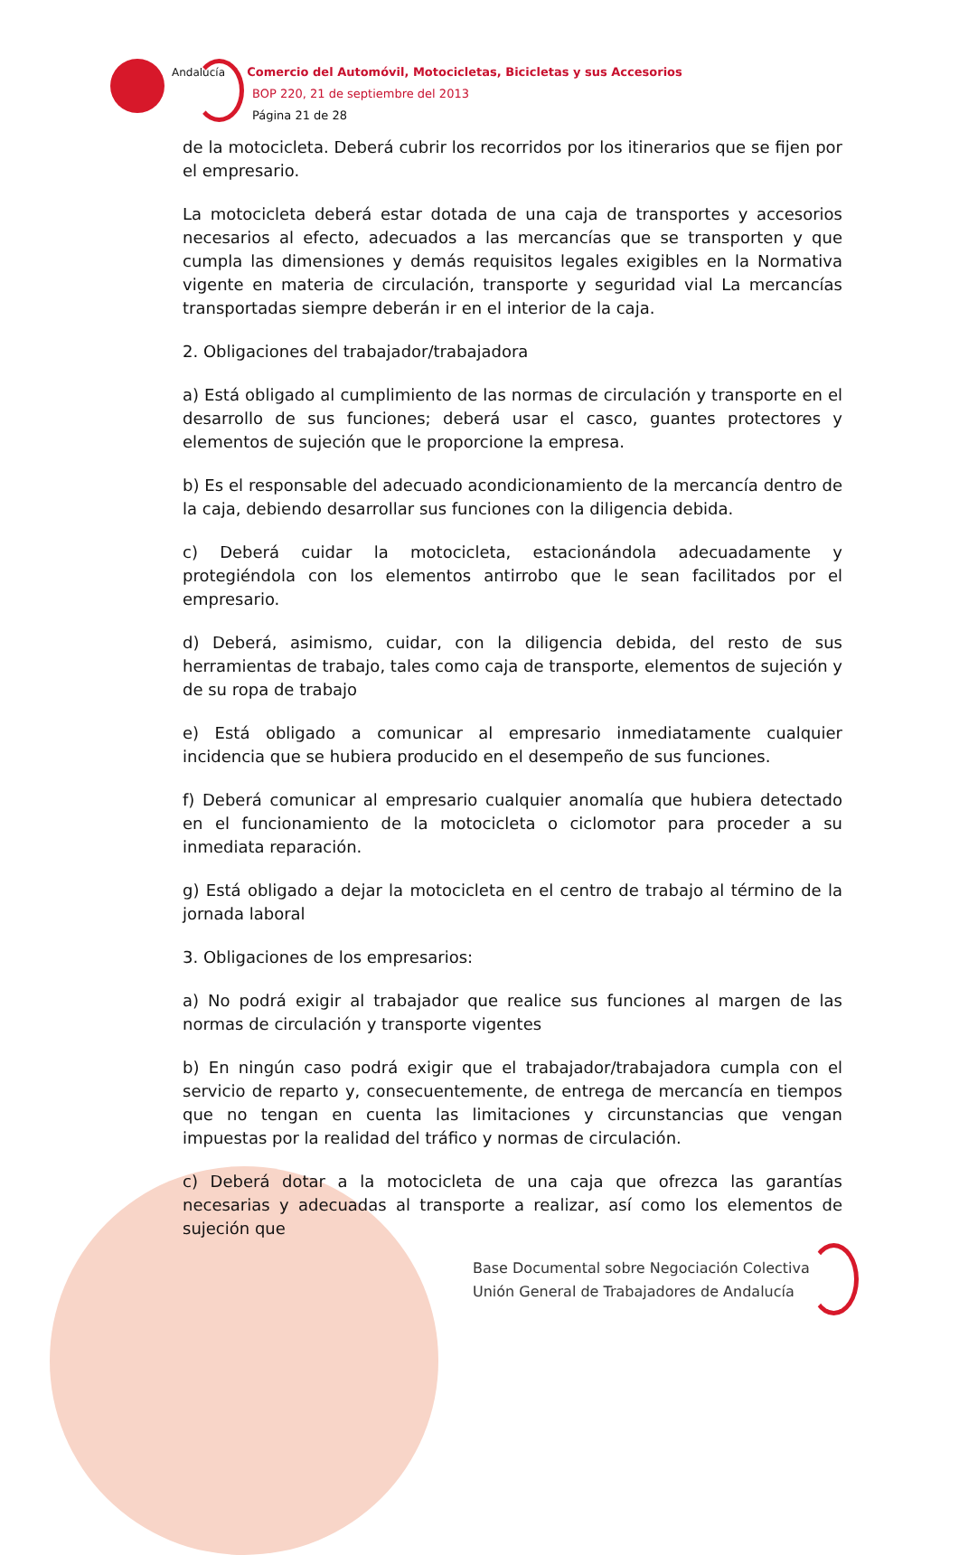Andalucía Comercio del Automóvil, Motocicletas, Bicicletas y sus Accesorios
BOP 220, 21 de septiembre del 2013
Página 21 de 28
de la motocicleta. Deberá cubrir los recorridos por los itinerarios que se fijen por el empresario.
La motocicleta deberá estar dotada de una caja de transportes y accesorios necesarios al efecto, adecuados a las mercancías que se transporten y que cumpla las dimensiones y demás requisitos legales exigibles en la Normativa vigente en materia de circulación, transporte y seguridad vial La mercancías transportadas siempre deberán ir en el interior de la caja.
2. Obligaciones del trabajador/trabajadora
a) Está obligado al cumplimiento de las normas de circulación y transporte en el desarrollo de sus funciones; deberá usar el casco, guantes protectores y elementos de sujeción que le proporcione la empresa.
b) Es el responsable del adecuado acondicionamiento de la mercancía dentro de la caja, debiendo desarrollar sus funciones con la diligencia debida.
c) Deberá cuidar la motocicleta, estacionándola adecuadamente y protegiéndola con los elementos antirrobo que le sean facilitados por el empresario.
d) Deberá, asimismo, cuidar, con la diligencia debida, del resto de sus herramientas de trabajo, tales como caja de transporte, elementos de sujeción y de su ropa de trabajo
e) Está obligado a comunicar al empresario inmediatamente cualquier incidencia que se hubiera producido en el desempeño de sus funciones.
f) Deberá comunicar al empresario cualquier anomalía que hubiera detectado en el funcionamiento de la motocicleta o ciclomotor para proceder a su inmediata reparación.
g) Está obligado a dejar la motocicleta en el centro de trabajo al término de la jornada laboral
3. Obligaciones de los empresarios:
a) No podrá exigir al trabajador que realice sus funciones al margen de las normas de circulación y transporte vigentes
b) En ningún caso podrá exigir que el trabajador/trabajadora cumpla con el servicio de reparto y, consecuentemente, de entrega de mercancía en tiempos que no tengan en cuenta las limitaciones y circunstancias que vengan impuestas por la realidad del tráfico y normas de circulación.
c) Deberá dotar a la motocicleta de una caja que ofrezca las garantías necesarias y adecuadas al transporte a realizar, así como los elementos de sujeción que
Base Documental sobre Negociación Colectiva
Unión General de Trabajadores de Andalucía